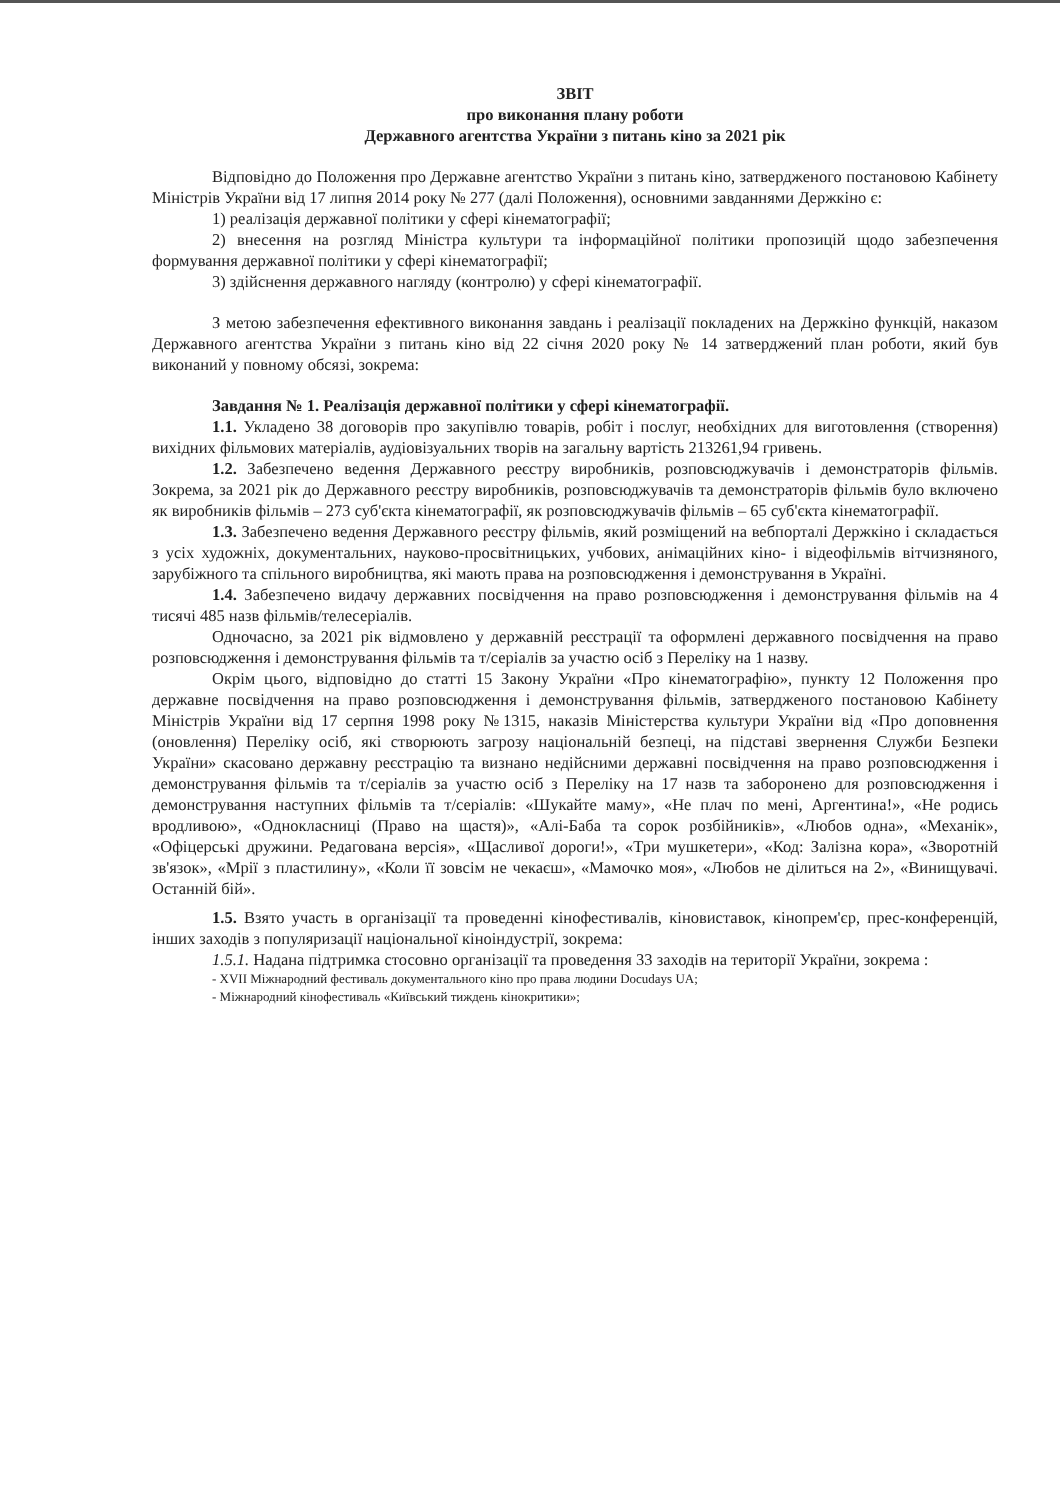ЗВІТ
про виконання плану роботи
Державного агентства України з питань кіно за 2021 рік
Відповідно до Положення про Державне агентство України з питань кіно, затвердженого постановою Кабінету Міністрів України від 17 липня 2014 року № 277 (далі Положення), основними завданнями Держкіно є:
1) реалізація державної політики у сфері кінематографії;
2) внесення на розгляд Міністра культури та інформаційної політики пропозицій щодо забезпечення формування державної політики у сфері кінематографії;
3) здійснення державного нагляду (контролю) у сфері кінематографії.
З метою забезпечення ефективного виконання завдань і реалізації покладених на Держкіно функцій, наказом Державного агентства України з питань кіно від 22 січня 2020 року № 14 затверджений план роботи, який був виконаний у повному обсязі, зокрема:
Завдання № 1. Реалізація державної політики у сфері кінематографії.
1.1. Укладено 38 договорів про закупівлю товарів, робіт і послуг, необхідних для виготовлення (створення) вихідних фільмових матеріалів, аудіовізуальних творів на загальну вартість 213261,94 гривень.
1.2. Забезпечено ведення Державного реєстру виробників, розповсюджувачів і демонстраторів фільмів. Зокрема, за 2021 рік до Державного реєстру виробників, розповсюджувачів та демонстраторів фільмів було включено як виробників фільмів – 273 суб'єкта кінематографії, як розповсюджувачів фільмів – 65 суб'єкта кінематографії.
1.3. Забезпечено ведення Державного реєстру фільмів, який розміщений на вебпорталі Держкіно і складається з усіх художніх, документальних, науково-просвітницьких, учбових, анімаційних кіно- і відеофільмів вітчизняного, зарубіжного та спільного виробництва, які мають права на розповсюдження і демонстрування в Україні.
1.4. Забезпечено видачу державних посвідчення на право розповсюдження і демонстрування фільмів на 4 тисячі 485 назв фільмів/телесеріалів.
Одночасно, за 2021 рік відмовлено у державній реєстрації та оформлені державного посвідчення на право розповсюдження і демонстрування фільмів та т/серіалів за участю осіб з Переліку на 1 назву.
Окрім цього, відповідно до статті 15 Закону України «Про кінематографію», пункту 12 Положення про державне посвідчення на право розповсюдження і демонстрування фільмів, затвердженого постановою Кабінету Міністрів України від 17 серпня 1998 року №1315, наказів Міністерства культури України від «Про доповнення (оновлення) Переліку осіб, які створюють загрозу національній безпеці, на підставі звернення Служби Безпеки України» скасовано державну реєстрацію та визнано недійсними державні посвідчення на право розповсюдження і демонстрування фільмів та т/серіалів за участю осіб з Переліку на 17 назв та заборонено для розповсюдження і демонстрування наступних фільмів та т/серіалів: «Шукайте маму», «Не плач по мені, Аргентина!», «Не родись вродливою», «Однокласниці (Право на щастя)», «Алі-Баба та сорок розбійників», «Любов одна», «Механік», «Офіцерські дружини. Редагована версія», «Щасливої дороги!», «Три мушкетери», «Код: Залізна кора», «Зворотній зв'язок», «Мрії з пластилину», «Коли її зовсім не чекаєш», «Мамочко моя», «Любов не ділиться на 2», «Винищувачі. Останній бій».
1.5. Взято участь в організації та проведенні кінофестивалів, кіновиставок, кінопрем'єр, прес-конференцій, інших заходів з популяризації національної кіноіндустрії, зокрема:
1.5.1. Надана підтримка стосовно організації та проведення 33 заходів на території України, зокрема :
- XVII Міжнародний фестиваль документального кіно про права людини Docudays UA;
- Міжнародний кінофестиваль «Київський тиждень кінокритики»;